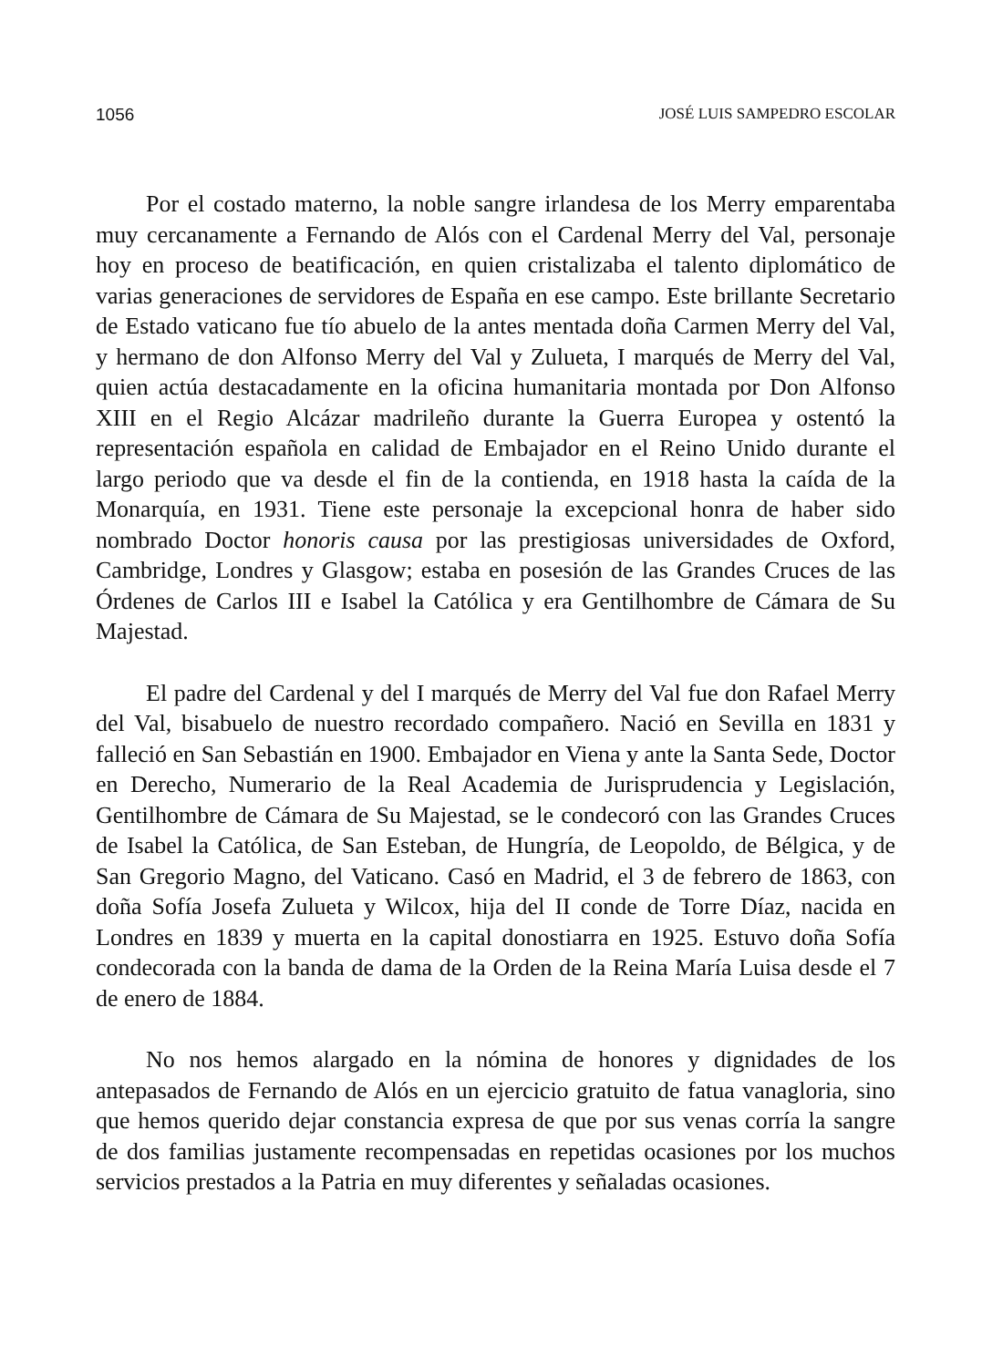1056 JOSÉ LUIS SAMPEDRO ESCOLAR
Por el costado materno, la noble sangre irlandesa de los Merry emparentaba muy cercanamente a Fernando de Alós con el Cardenal Merry del Val, personaje hoy en proceso de beatificación, en quien cristalizaba el talento diplomático de varias generaciones de servidores de España en ese campo. Este brillante Secretario de Estado vaticano fue tío abuelo de la antes mentada doña Carmen Merry del Val, y hermano de don Alfonso Merry del Val y Zulueta, I marqués de Merry del Val, quien actúa destacadamente en la oficina humanitaria montada por Don Alfonso XIII en el Regio Alcázar madrileño durante la Guerra Europea y ostentó la representación española en calidad de Embajador en el Reino Unido durante el largo periodo que va desde el fin de la contienda, en 1918 hasta la caída de la Monarquía, en 1931. Tiene este personaje la excepcional honra de haber sido nombrado Doctor honoris causa por las prestigiosas universidades de Oxford, Cambridge, Londres y Glasgow; estaba en posesión de las Grandes Cruces de las Órdenes de Carlos III e Isabel la Católica y era Gentilhombre de Cámara de Su Majestad.
El padre del Cardenal y del I marqués de Merry del Val fue don Rafael Merry del Val, bisabuelo de nuestro recordado compañero. Nació en Sevilla en 1831 y falleció en San Sebastián en 1900. Embajador en Viena y ante la Santa Sede, Doctor en Derecho, Numerario de la Real Academia de Jurisprudencia y Legislación, Gentilhombre de Cámara de Su Majestad, se le condecoró con las Grandes Cruces de Isabel la Católica, de San Esteban, de Hungría, de Leopoldo, de Bélgica, y de San Gregorio Magno, del Vaticano. Casó en Madrid, el 3 de febrero de 1863, con doña Sofía Josefa Zulueta y Wilcox, hija del II conde de Torre Díaz, nacida en Londres en 1839 y muerta en la capital donostiarra en 1925. Estuvo doña Sofía condecorada con la banda de dama de la Orden de la Reina María Luisa desde el 7 de enero de 1884.
No nos hemos alargado en la nómina de honores y dignidades de los antepasados de Fernando de Alós en un ejercicio gratuito de fatua vanagloria, sino que hemos querido dejar constancia expresa de que por sus venas corría la sangre de dos familias justamente recompensadas en repetidas ocasiones por los muchos servicios prestados a la Patria en muy diferentes y señaladas ocasiones.